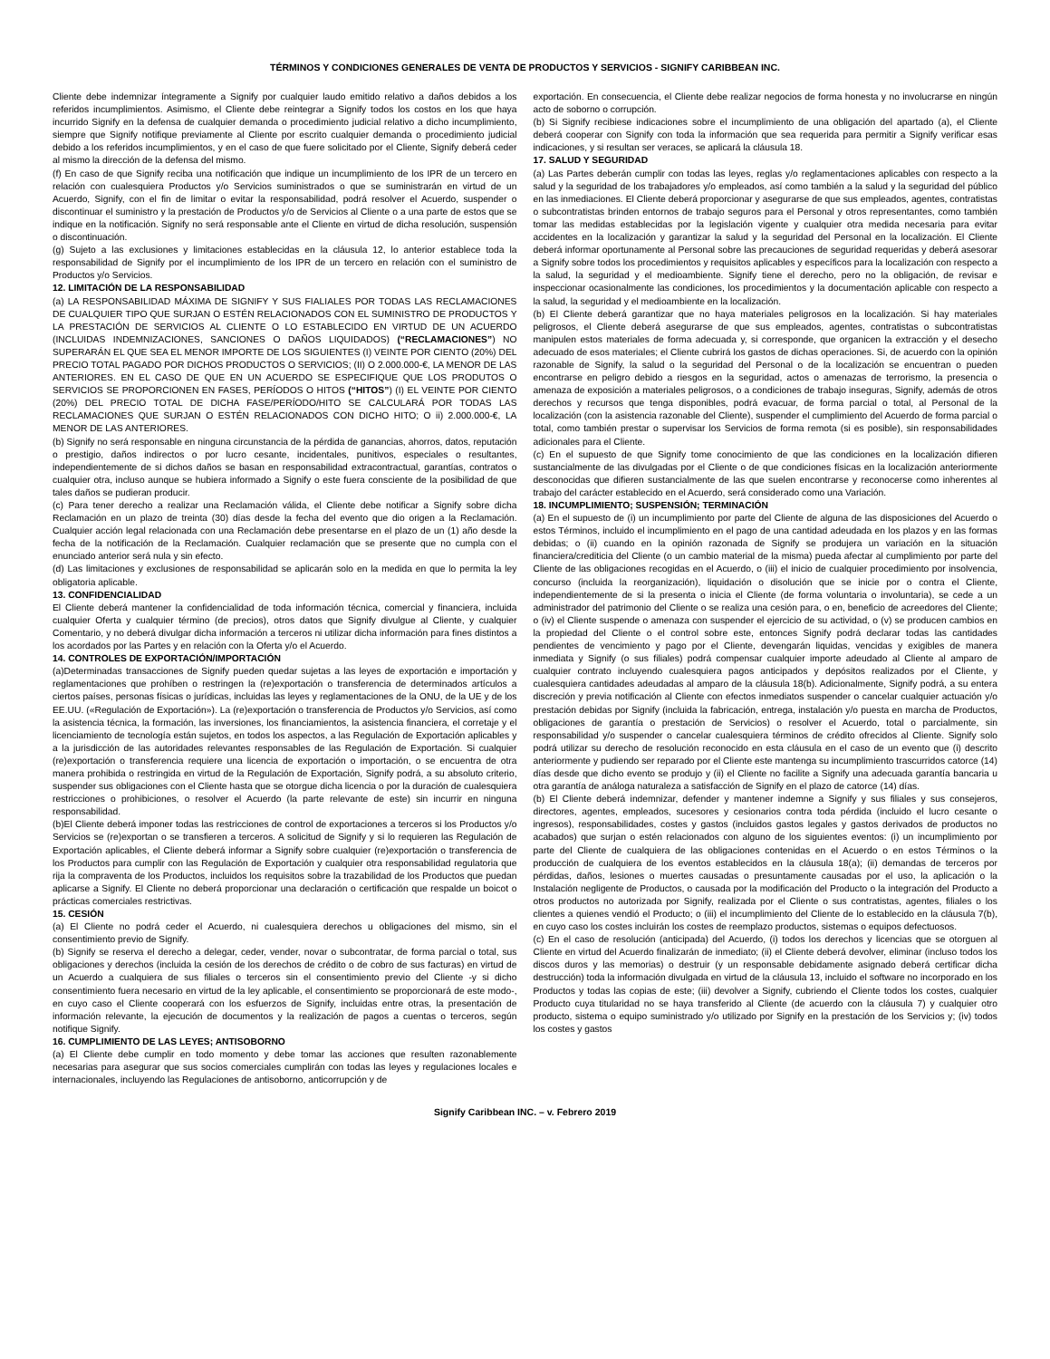TÉRMINOS Y CONDICIONES GENERALES DE VENTA DE PRODUCTOS Y SERVICIOS - SIGNIFY CARIBBEAN INC.
Cliente debe indemnizar íntegramente a Signify por cualquier laudo emitido relativo a daños debidos a los referidos incumplimientos. Asimismo, el Cliente debe reintegrar a Signify todos los costos en los que haya incurrido Signify en la defensa de cualquier demanda o procedimiento judicial relativo a dicho incumplimiento, siempre que Signify notifique previamente al Cliente por escrito cualquier demanda o procedimiento judicial debido a los referidos incumplimientos, y en el caso de que fuere solicitado por el Cliente, Signify deberá ceder al mismo la dirección de la defensa del mismo.
(f) En caso de que Signify reciba una notificación que indique un incumplimiento de los IPR de un tercero en relación con cualesquiera Productos y/o Servicios suministrados o que se suministrarán en virtud de un Acuerdo, Signify, con el fin de limitar o evitar la responsabilidad, podrá resolver el Acuerdo, suspender o discontinuar el suministro y la prestación de Productos y/o de Servicios al Cliente o a una parte de estos que se indique en la notificación. Signify no será responsable ante el Cliente en virtud de dicha resolución, suspensión o discontinuación.
(g) Sujeto a las exclusiones y limitaciones establecidas en la cláusula 12, lo anterior establece toda la responsabilidad de Signify por el incumplimiento de los IPR de un tercero en relación con el suministro de Productos y/o Servicios.
12. LIMITACIÓN DE LA RESPONSABILIDAD
(a) LA RESPONSABILIDAD MÁXIMA DE SIGNIFY Y SUS FIALIALES POR TODAS LAS RECLAMACIONES DE CUALQUIER TIPO QUE SURJAN O ESTÉN RELACIONADOS CON EL SUMINISTRO DE PRODUCTOS Y LA PRESTACIÓN DE SERVICIOS AL CLIENTE O LO ESTABLECIDO EN VIRTUD DE UN ACUERDO (INCLUIDAS INDEMNIZACIONES, SANCIONES O DAÑOS LIQUIDADOS) (“RECLAMACIONES”) NO SUPERARÁN EL QUE SEA EL MENOR IMPORTE DE LOS SIGUIENTES (I) VEINTE POR CIENTO (20%) DEL PRECIO TOTAL PAGADO POR DICHOS PRODUCTOS O SERVICIOS; (II) O 2.000.000-€, LA MENOR DE LAS ANTERIORES. EN EL CASO DE QUE EN UN ACUERDO SE ESPECIFIQUE QUE LOS PRODUTOS O SERVICIOS SE PROPORCIONEN EN FASES, PERÍODOS O HITOS (“HITOS”) (I) EL VEINTE POR CIENTO (20%) DEL PRECIO TOTAL DE DICHA FASE/PERÍODO/HITO SE CALCULARÁ POR TODAS LAS RECLAMACIONES QUE SURJAN O ESTÉN RELACIONADOS CON DICHO HITO; O ii) 2.000.000-€, LA MENOR DE LAS ANTERIORES.
(b) Signify no será responsable en ninguna circunstancia de la pérdida de ganancias, ahorros, datos, reputación o prestigio, daños indirectos o por lucro cesante, incidentales, punitivos, especiales o resultantes, independientemente de si dichos daños se basan en responsabilidad extracontractual, garantías, contratos o cualquier otra, incluso aunque se hubiera informado a Signify o este fuera consciente de la posibilidad de que tales daños se pudieran producir.
(c) Para tener derecho a realizar una Reclamación válida, el Cliente debe notificar a Signify sobre dicha Reclamación en un plazo de treinta (30) días desde la fecha del evento que dio origen a la Reclamación. Cualquier acción legal relacionada con una Reclamación debe presentarse en el plazo de un (1) año desde la fecha de la notificación de la Reclamación. Cualquier reclamación que se presente que no cumpla con el enunciado anterior será nula y sin efecto.
(d) Las limitaciones y exclusiones de responsabilidad se aplicarán solo en la medida en que lo permita la ley obligatoria aplicable.
13. CONFIDENCIALIDAD
El Cliente deberá mantener la confidencialidad de toda información técnica, comercial y financiera, incluida cualquier Oferta y cualquier término (de precios), otros datos que Signify divulgue al Cliente, y cualquier Comentario, y no deberá divulgar dicha información a terceros ni utilizar dicha información para fines distintos a los acordados por las Partes y en relación con la Oferta y/o el Acuerdo.
14. CONTROLES DE EXPORTACIÓN/IMPORTACIÓN
(a)Determinadas transacciones de Signify pueden quedar sujetas a las leyes de exportación e importación y reglamentaciones que prohíben o restringen la (re)exportación o transferencia de determinados artículos a ciertos países, personas físicas o jurídicas, incluidas las leyes y reglamentaciones de la ONU, de la UE y de los EE.UU. («Regulación de Exportación»). La (re)exportación o transferencia de Productos y/o Servicios, así como la asistencia técnica, la formación, las inversiones, los financiamientos, la asistencia financiera, el corretaje y el licenciamiento de tecnología están sujetos, en todos los aspectos, a las Regulación de Exportación aplicables y a la jurisdicción de las autoridades relevantes responsables de las Regulación de Exportación. Si cualquier (re)exportación o transferencia requiere una licencia de exportación o importación, o se encuentra de otra manera prohibida o restringida en virtud de la Regulación de Exportación, Signify podrá, a su absoluto criterio, suspender sus obligaciones con el Cliente hasta que se otorgue dicha licencia o por la duración de cualesquiera restricciones o prohibiciones, o resolver el Acuerdo (la parte relevante de este) sin incurrir en ninguna responsabilidad.
(b)El Cliente deberá imponer todas las restricciones de control de exportaciones a terceros si los Productos y/o Servicios se (re)exportan o se transfieren a terceros. A solicitud de Signify y si lo requieren las Regulación de Exportación aplicables, el Cliente deberá informar a Signify sobre cualquier (re)exportación o transferencia de los Productos para cumplir con las Regulación de Exportación y cualquier otra responsabilidad regulatoria que rija la compraventa de los Productos, incluidos los requisitos sobre la trazabilidad de los Productos que puedan aplicarse a Signify. El Cliente no deberá proporcionar una declaración o certificación que respalde un boicot o prácticas comerciales restrictivas.
15. CESIÓN
(a) El Cliente no podrá ceder el Acuerdo, ni cualesquiera derechos u obligaciones del mismo, sin el consentimiento previo de Signify.
(b) Signify se reserva el derecho a delegar, ceder, vender, novar o subcontratar, de forma parcial o total, sus obligaciones y derechos (incluida la cesión de los derechos de crédito o de cobro de sus facturas) en virtud de un Acuerdo a cualquiera de sus filiales o terceros sin el consentimiento previo del Cliente -y si dicho consentimiento fuera necesario en virtud de la ley aplicable, el consentimiento se proporcionará de este modo-, en cuyo caso el Cliente cooperará con los esfuerzos de Signify, incluidas entre otras, la presentación de información relevante, la ejecución de documentos y la realización de pagos a cuentas o terceros, según notifique Signify.
16. CUMPLIMIENTO DE LAS LEYES; ANTISOBORNO
(a) El Cliente debe cumplir en todo momento y debe tomar las acciones que resulten razonablemente necesarias para asegurar que sus socios comerciales cumplirán con todas las leyes y regulaciones locales e internacionales, incluyendo las Regulaciones de antisoborno, anticorrupción y de
exportación. En consecuencia, el Cliente debe realizar negocios de forma honesta y no involucrarse en ningún acto de soborno o corrupción.
(b) Si Signify recibiese indicaciones sobre el incumplimiento de una obligación del apartado (a), el Cliente deberá cooperar con Signify con toda la información que sea requerida para permitir a Signify verificar esas indicaciones, y si resultan ser veraces, se aplicará la cláusula 18.
17. SALUD Y SEGURIDAD
(a) Las Partes deberán cumplir con todas las leyes, reglas y/o reglamentaciones aplicables con respecto a la salud y la seguridad de los trabajadores y/o empleados, así como también a la salud y la seguridad del público en las inmediaciones. El Cliente deberá proporcionar y asegurarse de que sus empleados, agentes, contratistas o subcontratistas brinden entornos de trabajo seguros para el Personal y otros representantes, como también tomar las medidas establecidas por la legislación vigente y cualquier otra medida necesaria para evitar accidentes en la localización y garantizar la salud y la seguridad del Personal en la localización. El Cliente deberá informar oportunamente al Personal sobre las precauciones de seguridad requeridas y deberá asesorar a Signify sobre todos los procedimientos y requisitos aplicables y específicos para la localización con respecto a la salud, la seguridad y el medioambiente. Signify tiene el derecho, pero no la obligación, de revisar e inspeccionar ocasionalmente las condiciones, los procedimientos y la documentación aplicable con respecto a la salud, la seguridad y el medioambiente en la localización.
(b) El Cliente deberá garantizar que no haya materiales peligrosos en la localización. Si hay materiales peligrosos, el Cliente deberá asegurarse de que sus empleados, agentes, contratistas o subcontratistas manipulen estos materiales de forma adecuada y, si corresponde, que organicen la extracción y el desecho adecuado de esos materiales; el Cliente cubrirá los gastos de dichas operaciones. Si, de acuerdo con la opinión razonable de Signify, la salud o la seguridad del Personal o de la localización se encuentran o pueden encontrarse en peligro debido a riesgos en la seguridad, actos o amenazas de terrorismo, la presencia o amenaza de exposición a materiales peligrosos, o a condiciones de trabajo inseguras, Signify, además de otros derechos y recursos que tenga disponibles, podrá evacuar, de forma parcial o total, al Personal de la localización (con la asistencia razonable del Cliente), suspender el cumplimiento del Acuerdo de forma parcial o total, como también prestar o supervisar los Servicios de forma remota (si es posible), sin responsabilidades adicionales para el Cliente.
(c) En el supuesto de que Signify tome conocimiento de que las condiciones en la localización difieren sustancialmente de las divulgadas por el Cliente o de que condiciones físicas en la localización anteriormente desconocidas que difieren sustancialmente de las que suelen encontrarse y reconocerse como inherentes al trabajo del carácter establecido en el Acuerdo, será considerado como una Variación.
18. INCUMPLIMIENTO; SUSPENSIÓN; TERMINACIÓN
(a) En el supuesto de (i) un incumplimiento por parte del Cliente de alguna de las disposiciones del Acuerdo o estos Términos, incluido el incumplimiento en el pago de una cantidad adeudada en los plazos y en las formas debidas; o (ii) cuando en la opinión razonada de Signify se produjera un variación en la situación financiera/crediticia del Cliente (o un cambio material de la misma) pueda afectar al cumplimiento por parte del Cliente de las obligaciones recogidas en el Acuerdo, o (iii) el inicio de cualquier procedimiento por insolvencia, concurso (incluida la reorganización), liquidación o disolución que se inicie por o contra el Cliente, independientemente de si la presenta o inicia el Cliente (de forma voluntaria o involuntaria), se cede a un administrador del patrimonio del Cliente o se realiza una cesión para, o en, beneficio de acreedores del Cliente; o (iv) el Cliente suspende o amenaza con suspender el ejercicio de su actividad, o (v) se producen cambios en la propiedad del Cliente o el control sobre este, entonces Signify podrá declarar todas las cantidades pendientes de vencimiento y pago por el Cliente, devengarán liquidas, vencidas y exigibles de manera inmediata y Signify (o sus filiales) podrá compensar cualquier importe adeudado al Cliente al amparo de cualquier contrato incluyendo cualesquiera pagos anticipados y depósitos realizados por el Cliente, y cualesquiera cantidades adeudadas al amparo de la cláusula 18(b). Adicionalmente, Signify podrá, a su entera discreción y previa notificación al Cliente con efectos inmediatos suspender o cancelar cualquier actuación y/o prestación debidas por Signify (incluida la fabricación, entrega, instalación y/o puesta en marcha de Productos, obligaciones de garantía o prestación de Servicios) o resolver el Acuerdo, total o parcialmente, sin responsabilidad y/o suspender o cancelar cualesquiera términos de crédito ofrecidos al Cliente. Signify solo podrá utilizar su derecho de resolución reconocido en esta cláusula en el caso de un evento que (i) descrito anteriormente y pudiendo ser reparado por el Cliente este mantenga su incumplimiento trascurridos catorce (14) días desde que dicho evento se produjo y (ii) el Cliente no facilite a Signify una adecuada garantía bancaria u otra garantía de análoga naturaleza a satisfacción de Signify en el plazo de catorce (14) días.
(b) El Cliente deberá indemnizar, defender y mantener indemne a Signify y sus filiales y sus consejeros, directores, agentes, empleados, sucesores y cesionarios contra toda pérdida (incluido el lucro cesante o ingresos), responsabilidades, costes y gastos (incluidos gastos legales y gastos derivados de productos no acabados) que surjan o estén relacionados con alguno de los siguientes eventos: (i) un incumplimiento por parte del Cliente de cualquiera de las obligaciones contenidas en el Acuerdo o en estos Términos o la producción de cualquiera de los eventos establecidos en la cláusula 18(a); (ii) demandas de terceros por pérdidas, daños, lesiones o muertes causadas o presuntamente causadas por el uso, la aplicación o la Instalación negligente de Productos, o causada por la modificación del Producto o la integración del Producto a otros productos no autorizada por Signify, realizada por el Cliente o sus contratistas, agentes, filiales o los clientes a quienes vendió el Producto; o (iii) el incumplimiento del Cliente de lo establecido en la cláusula 7(b), en cuyo caso los costes incluirán los costes de reemplazo productos, sistemas o equipos defectuosos.
(c) En el caso de resolución (anticipada) del Acuerdo, (i) todos los derechos y licencias que se otorguen al Cliente en virtud del Acuerdo finalizarán de inmediato; (ii) el Cliente deberá devolver, eliminar (incluso todos los discos duros y las memorias) o destruir (y un responsable debidamente asignado deberá certificar dicha destrucción) toda la información divulgada en virtud de la cláusula 13, incluido el software no incorporado en los Productos y todas las copias de este; (iii) devolver a Signify, cubriendo el Cliente todos los costes, cualquier Producto cuya titularidad no se haya transferido al Cliente (de acuerdo con la cláusula 7) y cualquier otro producto, sistema o equipo suministrado y/o utilizado por Signify en la prestación de los Servicios y; (iv) todos los costes y gastos
Signify Caribbean INC. – v. Febrero 2019